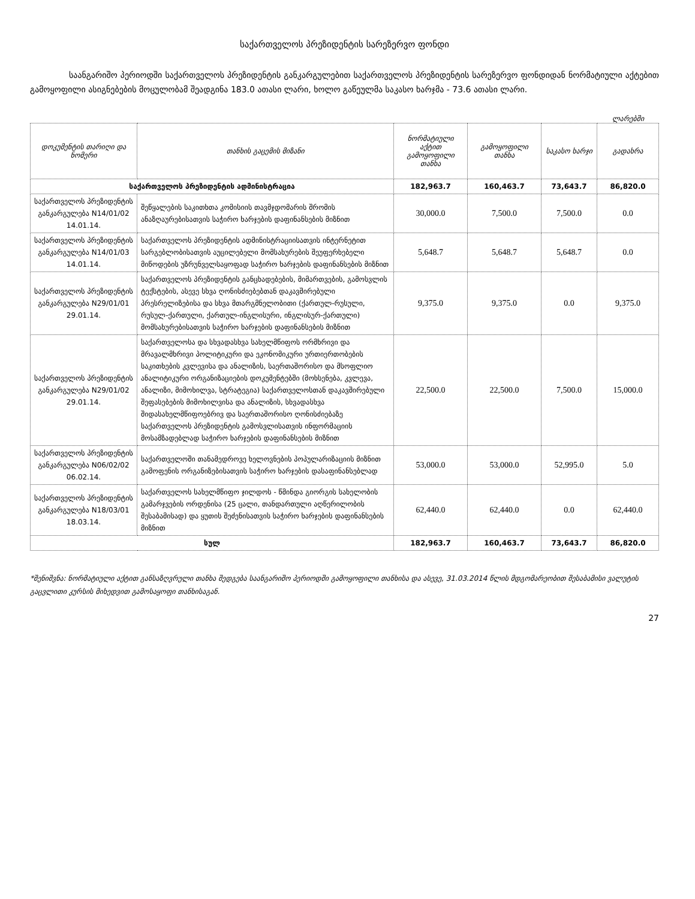საქართველოს პრეზიდენტის სარეზერვო ფონდი
საანგარიშო პერიოდში საქართველოს პრეზიდენტის განკარგულებით საქართველოს პრეზიდენტის სარეზერვო ფონდიდან ნორმატიული აქტებით გამოყოფილი ასიგნებების მოცულობამ შეადგინა 183.0 ათასი ლარი, ხოლო გაწეულმა საკასო ხარჯმა - 73.6 ათასი ლარი.
ლარებში
| დოკუმენტის თარიღი და ნომერი | თანხის გაცემის მიზანი | ნორმატიული აქტით გამოყოფილი თანხა | გამოყოფილი თანხა | საკასო ხარჯი | გადახრა |
| --- | --- | --- | --- | --- | --- |
| საქართველოს პრეზიდენტის ადმინისტრაცია | | 182,963.7 | 160,463.7 | 73,643.7 | 86,820.0 |
| საქართველოს პრეზიდენტის განკარგულება N14/01/02 14.01.14. | შეწყალების საკითხთა კომისიის თავმჯდომარის შრომის ანაზღაურებისათვის საჭირო ხარჯების დაფინანსების მიზნით | 30,000.0 | 7,500.0 | 7,500.0 | 0.0 |
| საქართველოს პრეზიდენტის განკარგულება N14/01/03 14.01.14. | საქართველოს პრეზიდენტის ადმინისტრაციისათვის ინტერნეტით სარგებლობისათვის აუცილებელი მომსახურების შეუფერხებელი მიწოდების უზრუნველსაყოფად საჭირო ხარჯების დაფინანსების მიზნით | 5,648.7 | 5,648.7 | 5,648.7 | 0.0 |
| საქართველოს პრეზიდენტის განკარგულება N29/01/01 29.01.14. | საქართველოს პრეზიდენტის განცხადებების, მიმართვების, გამოსვლის ტექსტების, ასევე სხვა ღონისძიებებთან დაკავშირებული პრესრელიზებისა და სხვა მთარგმნელობითი (ქართულ-რუსული, რუსულ-ქართული, ქართულ-ინგლისური, ინგლისურ-ქართული) მომსახურებისათვის საჭირო ხარჯების დაფინანსების მიზნით | 9,375.0 | 9,375.0 | 0.0 | 9,375.0 |
| საქართველოს პრეზიდენტის განკარგულება N29/01/02 29.01.14. | საქართველოსა და სხვადასხვა სახელმწიფოს ორმხრივი და მრავალმხრივი პოლიტიკური და ეკონომიკური ურთიერთობების საკითხების კვლევისა და ანალიზის, საერთაშორისო და მსოფლიო ანალიტიკური ორგანიზაციების დოკუმენტებში (მოხსენება, კვლევა, ანალიზი, მიმოხილვა, სტრატეგია) საქართველოსთან დაკავშირებული შეფასებების მიმოხილვისა და ანალიზის, სხვადასხვა შიდასახელმწიფოებრივ და საერთაშორისო ღონისძიებაზე საქართველოს პრეზიდენტის გამოსვლისათვის ინფორმაციის მოსამზადებლად საჭირო ხარჯების დაფინანსების მიზნით | 22,500.0 | 22,500.0 | 7,500.0 | 15,000.0 |
| საქართველოს პრეზიდენტის განკარგულება N06/02/02 06.02.14. | საქართველოში თანამედროვე ხელოვნების პოპულარიზაციის მიზნით გამოფენის ორგანიზებისათვის საჭირო ხარჯების დასაფინანსებლად | 53,000.0 | 53,000.0 | 52,995.0 | 5.0 |
| საქართველოს პრეზიდენტის განკარგულება N18/03/01 18.03.14. | საქართველოს სახელმწიფო ჯილდოს - წმინდა გიორგის სახელობის გამარჯვების ორდენისა (25 ცალი, თანდართული აღწერილობის შესაბამისად) და ყუთის შეძენისათვის საჭირო ხარჯების დაფინანსების მიზნით | 62,440.0 | 62,440.0 | 0.0 | 62,440.0 |
| სულ | | 182,963.7 | 160,463.7 | 73,643.7 | 86,820.0 |
*შენიშვნა: ნორმატიული აქტით განსაზღვრული თანხა შედგება საანგარიშო პერიოდში გამოყოფილი თანხისა და ასევე, 31.03.2014 წლის მდგომარეობით შესაბამისი ვალუტის გაცვლითი კურსის მიხედვით გამოსაყოფი თანხისაგან.
27